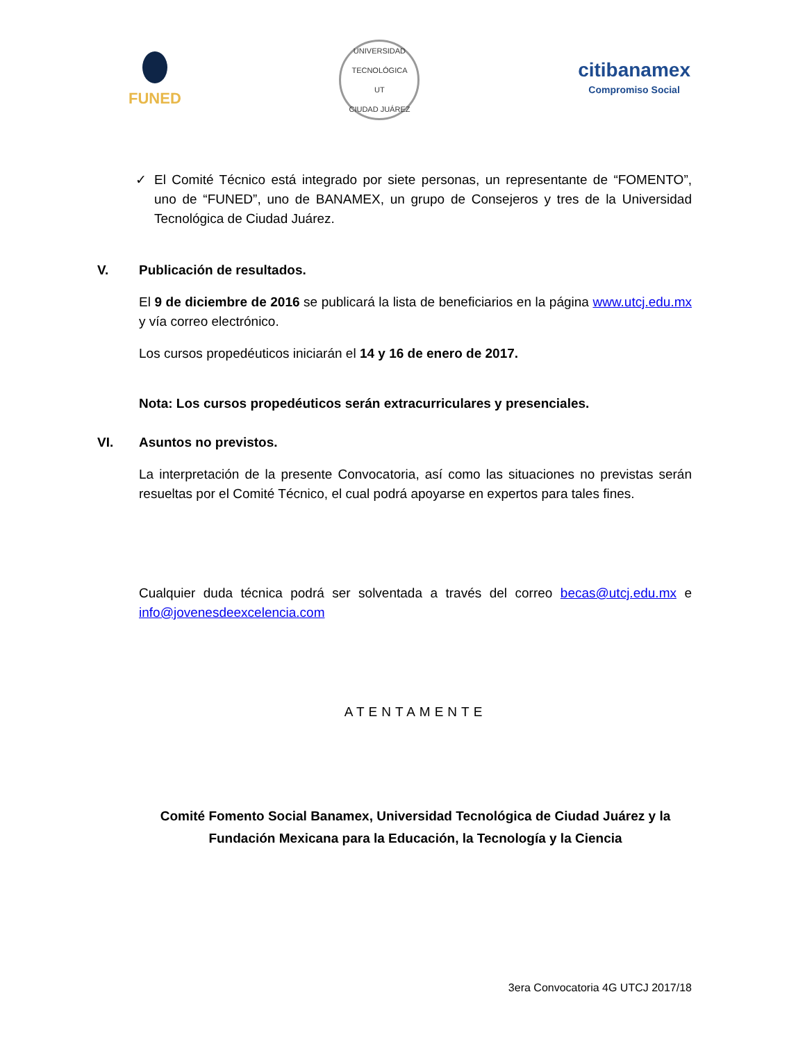FUNED
UNIVERSIDAD TECNOLÓGICA
UT
CIUDAD JUÁREZ
citibanamex
Compromiso Social
✓ El Comité Técnico está integrado por siete personas, un representante de “FOMENTO”, uno de “FUNED”, uno de BANAMEX, un grupo de Consejeros y tres de la Universidad Tecnológica de Ciudad Juárez.
V. Publicación de resultados.
El 9 de diciembre de 2016 se publicará la lista de beneficiarios en la página www.utcj.edu.mx y vía correo electrónico.
Los cursos propedéuticos iniciarán el 14 y 16 de enero de 2017.
Nota: Los cursos propedéuticos serán extracurriculares y presenciales.
VI. Asuntos no previstos.
La interpretación de la presente Convocatoria, así como las situaciones no previstas serán resueltas por el Comité Técnico, el cual podrá apoyarse en expertos para tales fines.
Cualquier duda técnica podrá ser solventada a través del correo becas@utcj.edu.mx e info@jovenesdeexcelencia.com
ATENTAMENTE
Comité Fomento Social Banamex, Universidad Tecnológica de Ciudad Juárez y la
Fundación Mexicana para la Educación, la Tecnología y la Ciencia
3era Convocatoria 4G UTCJ 2017/18